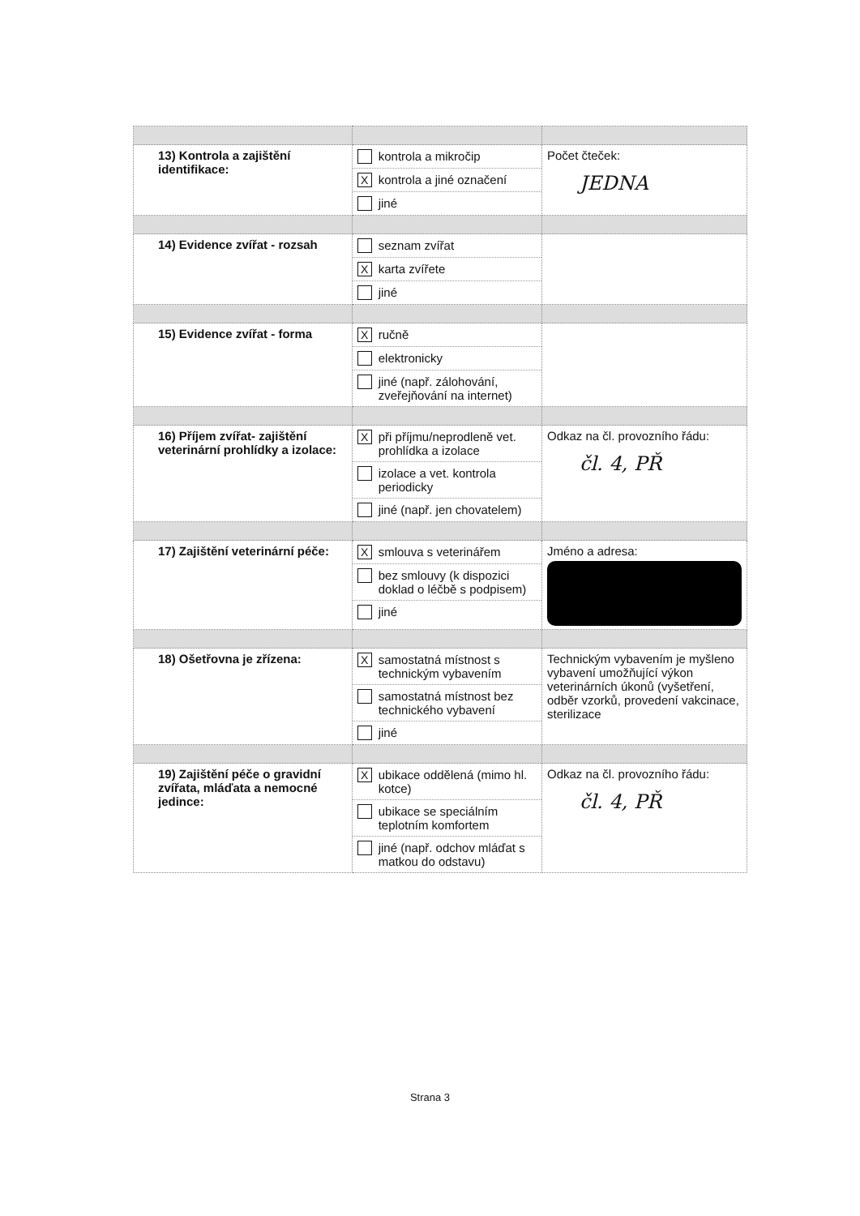| 13) Kontrola a zajištění identifikace: | kontrola a mikročip X kontrola a jiné označení jiné | Počet čteček: JEDNA |
| 14) Evidence zvířat - rozsah | seznam zvířat X karta zvířete jiné | |
| 15) Evidence zvířat - forma | X ručně elektronicky jiné (např. zálohování, zveřejňování na internet) | |
| 16) Příjem zvířat- zajištění veterinární prohlídky a izolace: | X při příjmu/neprodleně vet. prohlídka a izolace izolace a vet. kontrola periodicky jiné (např. jen chovatelem) | Odkaz na čl. provozního řádu: čl. 4, PŘ |
| 17) Zajištění veterinární péče: | X smlouva s veterinářem bez smlouvy (k dispozici doklad o léčbě s podpisem) jiné | Jméno a adresa: |
| 18) Ošetřovna je zřízena: | X samostatná místnost s technickým vybavením samostatná místnost bez technického vybavení jiné | Technickým vybavením je myšleno vybavení umožňující výkon veterinárních úkonů (vyšetření, odběr vzorků, provedení vakcinace, sterilizace |
| 19) Zajištění péče o gravidní zvířata, mláďata a nemocné jedince: | X ubikace oddělená (mimo hl. kotce) ubikace se speciálním teplotním komfortem jiné (např. odchov mláďat s matkou do odstavu) | Odkaz na čl. provozního řádu: čl. 4, PŘ |
Strana 3